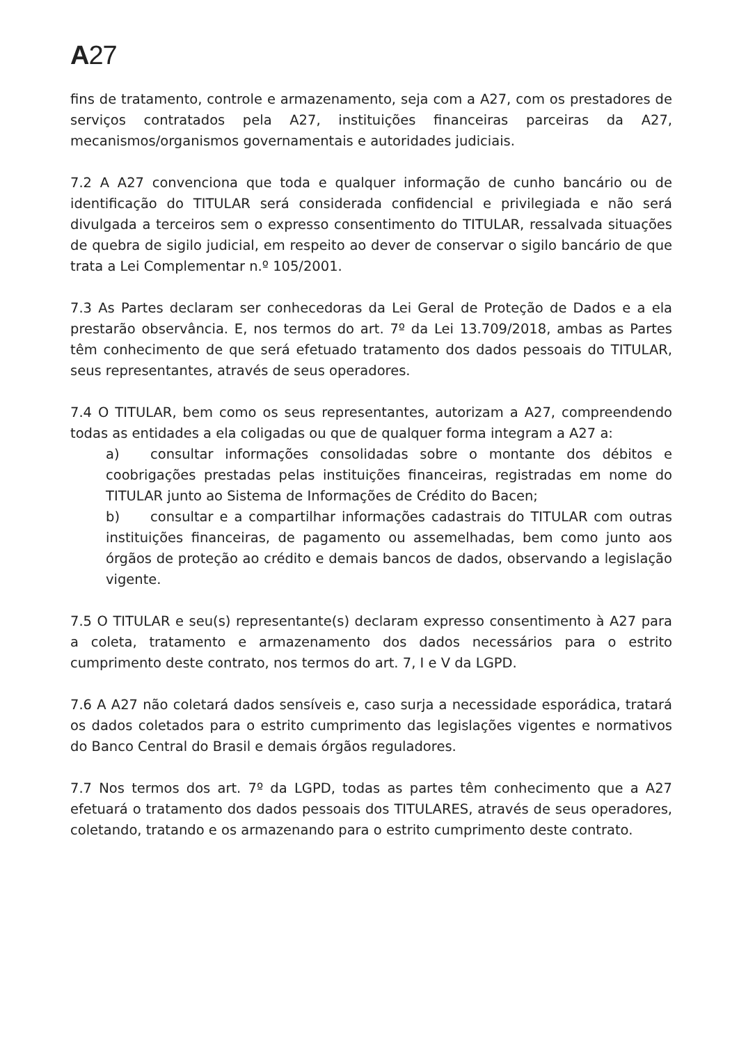A27
fins de tratamento, controle e armazenamento, seja com a A27, com os prestadores de serviços contratados pela A27, instituições financeiras parceiras da A27, mecanismos/organismos governamentais e autoridades judiciais.
7.2 A A27 convenciona que toda e qualquer informação de cunho bancário ou de identificação do TITULAR será considerada confidencial e privilegiada e não será divulgada a terceiros sem o expresso consentimento do TITULAR, ressalvada situações de quebra de sigilo judicial, em respeito ao dever de conservar o sigilo bancário de que trata a Lei Complementar n.º 105/2001.
7.3 As Partes declaram ser conhecedoras da Lei Geral de Proteção de Dados e a ela prestarão observância. E, nos termos do art. 7º da Lei 13.709/2018, ambas as Partes têm conhecimento de que será efetuado tratamento dos dados pessoais do TITULAR, seus representantes, através de seus operadores.
7.4 O TITULAR, bem como os seus representantes, autorizam a A27, compreendendo todas as entidades a ela coligadas ou que de qualquer forma integram a A27 a:
a) consultar informações consolidadas sobre o montante dos débitos e coobrigações prestadas pelas instituições financeiras, registradas em nome do TITULAR junto ao Sistema de Informações de Crédito do Bacen;
b) consultar e a compartilhar informações cadastrais do TITULAR com outras instituições financeiras, de pagamento ou assemelhadas, bem como junto aos órgãos de proteção ao crédito e demais bancos de dados, observando a legislação vigente.
7.5 O TITULAR e seu(s) representante(s) declaram expresso consentimento à A27 para a coleta, tratamento e armazenamento dos dados necessários para o estrito cumprimento deste contrato, nos termos do art. 7, I e V da LGPD.
7.6 A A27 não coletará dados sensíveis e, caso surja a necessidade esporádica, tratará os dados coletados para o estrito cumprimento das legislações vigentes e normativos do Banco Central do Brasil e demais órgãos reguladores.
7.7 Nos termos dos art. 7º da LGPD, todas as partes têm conhecimento que a A27 efetuará o tratamento dos dados pessoais dos TITULARES, através de seus operadores, coletando, tratando e os armazenando para o estrito cumprimento deste contrato.